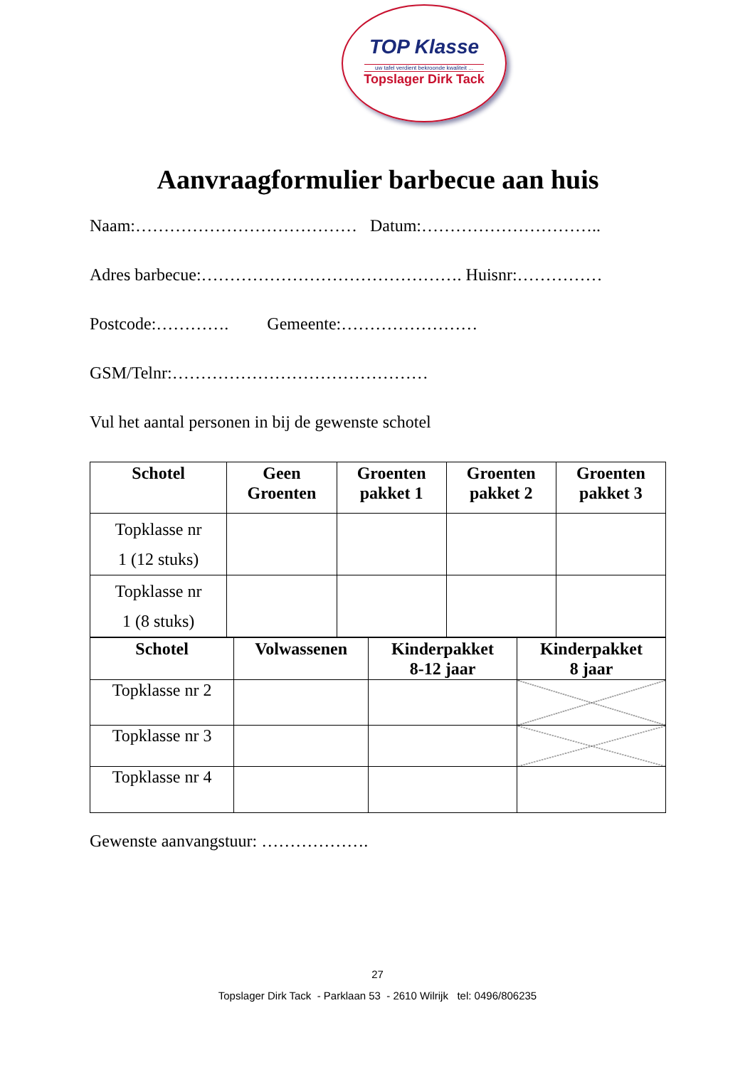TOP Klasse
uw tafel verdient bekroonde kwaliteit ...
Topslager Dirk Tack
Aanvraagformulier barbecue aan huis
Naam:………………………………… Datum:…………………………..
Adres barbecue:………………………………………. Huisnr:……………
Postcode:…………. Gemeente:……………………
GSM/Telnr:………………………………………
Vul het aantal personen in bij de gewenste schotel
| Schotel | Geen Groenten | Groenten pakket 1 | Groenten pakket 2 | Groenten pakket 3 |
| --- | --- | --- | --- | --- |
| Topklasse nr 1 (12 stuks) | | | | |
| Topklasse nr 1 (8 stuks) | | | | |
| Schotel | Volwassenen | Kinderpakket 8-12 jaar | Kinderpakket 8 jaar |
| --- | --- | --- | --- |
| Topklasse nr 2 | | | |
| Topklasse nr 3 | | | |
| Topklasse nr 4 | | | |
Gewenste aanvangstuur: ……………….
27
Topslager Dirk Tack - Parklaan 53 - 2610 Wilrijk tel: 0496/806235